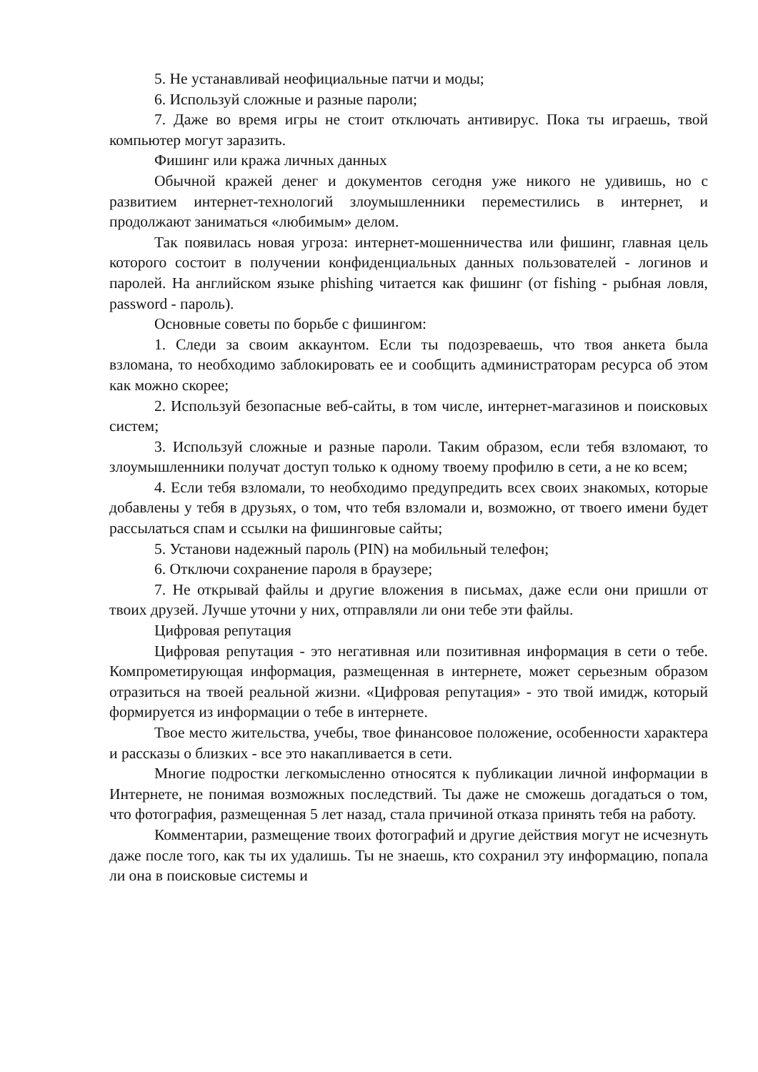5. Не устанавливай неофициальные патчи и моды;
6. Используй сложные и разные пароли;
7. Даже во время игры не стоит отключать антивирус. Пока ты играешь, твой компьютер могут заразить.
Фишинг или кража личных данных
Обычной кражей денег и документов сегодня уже никого не удивишь, но с развитием интернет-технологий злоумышленники переместились в интернет, и продолжают заниматься «любимым» делом.
Так появилась новая угроза: интернет-мошенничества или фишинг, главная цель которого состоит в получении конфиденциальных данных пользователей - логинов и паролей. На английском языке phishing читается как фишинг (от fishing - рыбная ловля, password - пароль).
Основные советы по борьбе с фишингом:
1. Следи за своим аккаунтом. Если ты подозреваешь, что твоя анкета была взломана, то необходимо заблокировать ее и сообщить администраторам ресурса об этом как можно скорее;
2. Используй безопасные веб-сайты, в том числе, интернет-магазинов и поисковых систем;
3. Используй сложные и разные пароли. Таким образом, если тебя взломают, то злоумышленники получат доступ только к одному твоему профилю в сети, а не ко всем;
4. Если тебя взломали, то необходимо предупредить всех своих знакомых, которые добавлены у тебя в друзьях, о том, что тебя взломали и, возможно, от твоего имени будет рассылаться спам и ссылки на фишинговые сайты;
5. Установи надежный пароль (PIN) на мобильный телефон;
6. Отключи сохранение пароля в браузере;
7. Не открывай файлы и другие вложения в письмах, даже если они пришли от твоих друзей. Лучше уточни у них, отправляли ли они тебе эти файлы.
Цифровая репутация
Цифровая репутация - это негативная или позитивная информация в сети о тебе. Компрометирующая информация, размещенная в интернете, может серьезным образом отразиться на твоей реальной жизни. «Цифровая репутация» - это твой имидж, который формируется из информации о тебе в интернете.
Твое место жительства, учебы, твое финансовое положение, особенности характера и рассказы о близких - все это накапливается в сети.
Многие подростки легкомысленно относятся к публикации личной информации в Интернете, не понимая возможных последствий. Ты даже не сможешь догадаться о том, что фотография, размещенная 5 лет назад, стала причиной отказа принять тебя на работу.
Комментарии, размещение твоих фотографий и другие действия могут не исчезнуть даже после того, как ты их удалишь. Ты не знаешь, кто сохранил эту информацию, попала ли она в поисковые системы и